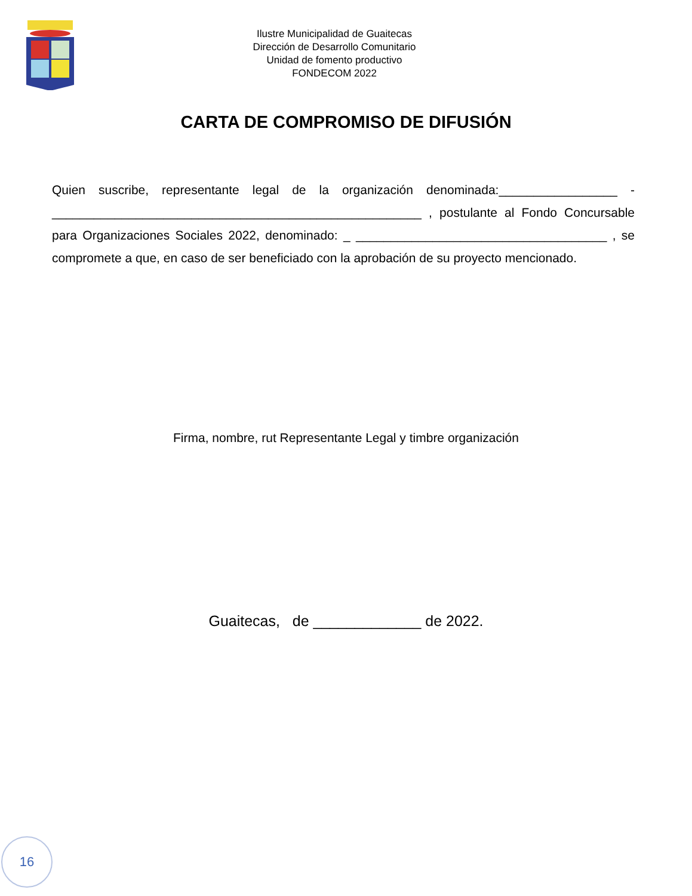Ilustre Municipalidad de Guaitecas
Dirección de Desarrollo Comunitario
Unidad de fomento productivo
FONDECOM 2022
CARTA DE COMPROMISO DE DIFUSIÓN
Quien suscribe, representante legal de la organización denominada:_________________ - _____________________________________________________ , postulante al Fondo Concursable para Organizaciones Sociales 2022, denominado: _ ____________________________________ , se compromete a que, en caso de ser beneficiado con la aprobación de su proyecto mencionado.
Firma, nombre, rut Representante Legal y timbre organización
Guaitecas, de _____________ de 2022.
16